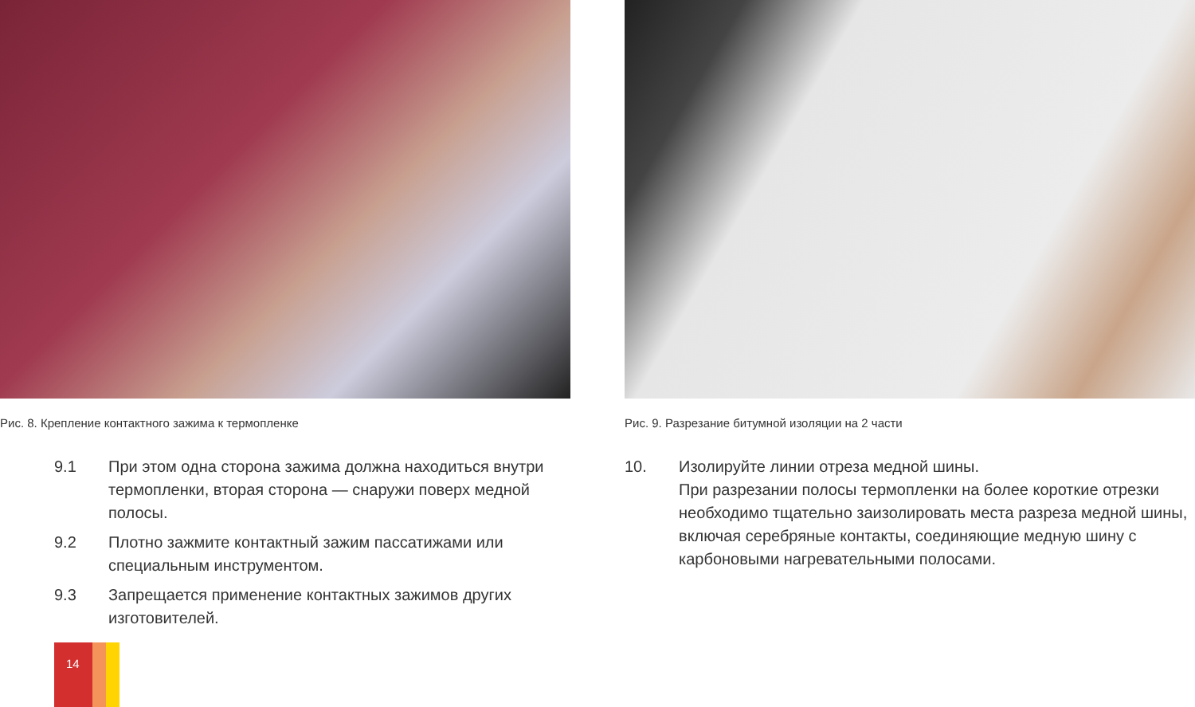Рис. 8. Крепление контактного зажима к термопленке
9.1 При этом одна сторона зажима должна находиться внутри термопленки, вторая сторона — снаружи поверх медной полосы.
9.2 Плотно зажмите контактный зажим пассатижами или специальным инструментом.
9.3 Запрещается применение контактных зажимов других изготовителей.
14
Рис. 9. Разрезание битумной изоляции на 2 части
10. Изолируйте линии отреза медной шины.
При разрезании полосы термопленки на более короткие отрезки необходимо тщательно заизолировать места разреза медной шины, включая серебряные контакты, соединяющие медную шину с карбоновыми нагревательными полосами.